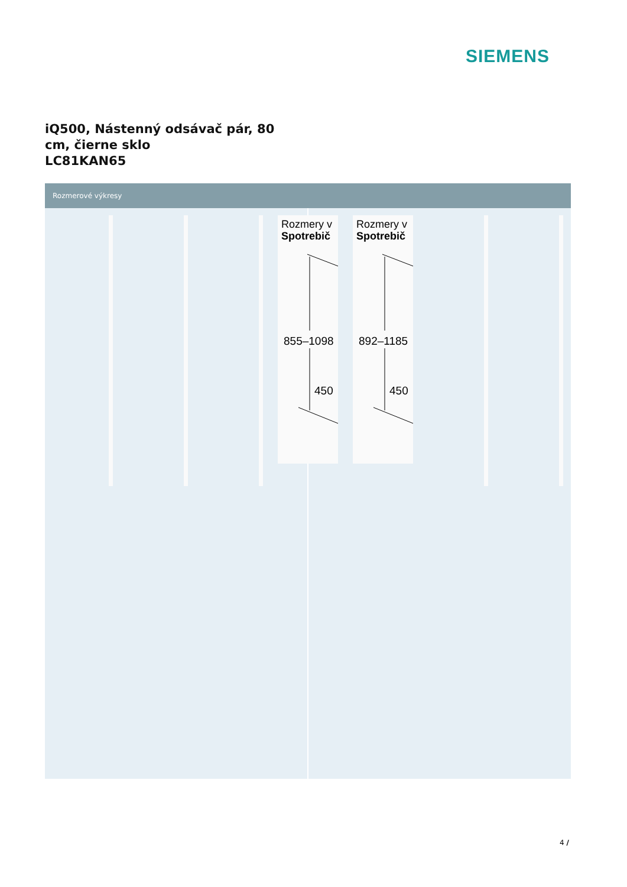SIEMENS
iQ500, Nástenný odsávač pár, 80
cm, čierne sklo
LC81KAN65
Rozmerové výkresy
Rozmery v
Spotrebič
855–1098
450
Rozmery v
Spotrebič
892–1185
450
4 /